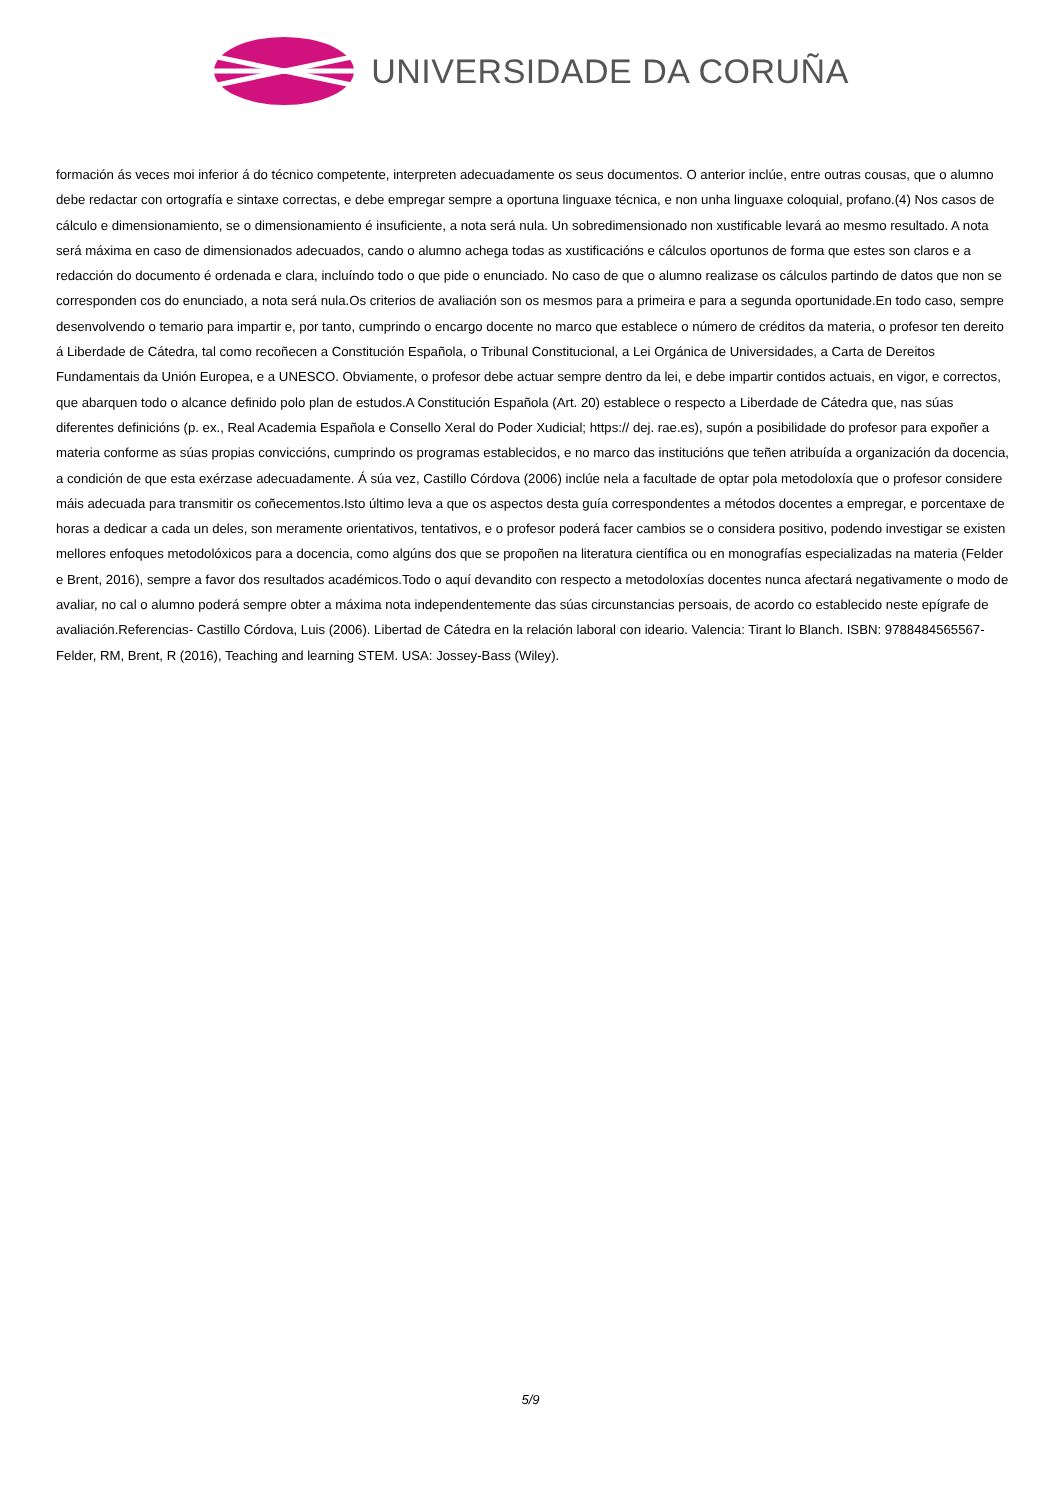UNIVERSIDADE DA CORUÑA
formación ás veces moi inferior á do técnico competente, interpreten adecuadamente os seus documentos. O anterior inclúe, entre outras cousas, que o alumno debe redactar con ortografía e sintaxe correctas, e debe empregar sempre a oportuna linguaxe técnica, e non unha linguaxe coloquial, profano.(4) Nos casos de cálculo e dimensionamiento, se o dimensionamiento é insuficiente, a nota será nula. Un sobredimensionado non xustificable levará ao mesmo resultado. A nota será máxima en caso de dimensionados adecuados, cando o alumno achega todas as xustificacións e cálculos oportunos de forma que estes son claros e a redacción do documento é ordenada e clara, incluíndo todo o que pide o enunciado. No caso de que o alumno realizase os cálculos partindo de datos que non se corresponden cos do enunciado, a nota será nula.Os criterios de avaliación son os mesmos para a primeira e para a segunda oportunidade.En todo caso, sempre desenvolvendo o temario para impartir e, por tanto, cumprindo o encargo docente no marco que establece o número de créditos da materia, o profesor ten dereito á Liberdade de Cátedra, tal como recoñecen a Constitución Española, o Tribunal Constitucional, a Lei Orgánica de Universidades, a Carta de Dereitos Fundamentais da Unión Europea, e a UNESCO. Obviamente, o profesor debe actuar sempre dentro da lei, e debe impartir contidos actuais, en vigor, e correctos, que abarquen todo o alcance definido polo plan de estudos.A Constitución Española (Art. 20) establece o respecto a Liberdade de Cátedra que, nas súas diferentes definicións (p. ex., Real Academia Española e Consello Xeral do Poder Xudicial; https:// dej. rae.es), supón a posibilidade do profesor para expoñer a materia conforme as súas propias conviccións, cumprindo os programas establecidos, e no marco das institucións que teñen atribuída a organización da docencia, a condición de que esta exérzase adecuadamente. Á súa vez, Castillo Córdova (2006) inclúe nela a facultade de optar pola metodoloxía que o profesor considere máis adecuada para transmitir os coñecementos.Isto último leva a que os aspectos desta guía correspondentes a métodos docentes a empregar, e porcentaxe de horas a dedicar a cada un deles, son meramente orientativos, tentativos, e o profesor poderá facer cambios se o considera positivo, podendo investigar se existen mellores enfoques metodolóxicos para a docencia, como algúns dos que se propoñen na literatura científica ou en monografías especializadas na materia (Felder e Brent, 2016), sempre a favor dos resultados académicos.Todo o aquí devandito con respecto a metodoloxías docentes nunca afectará negativamente o modo de avaliar, no cal o alumno poderá sempre obter a máxima nota independentemente das súas circunstancias persoais, de acordo co establecido neste epígrafe de avaliación.Referencias- Castillo Córdova, Luis (2006). Libertad de Cátedra en la relación laboral con ideario. Valencia: Tirant lo Blanch. ISBN: 9788484565567- Felder, RM, Brent, R (2016), Teaching and learning STEM. USA: Jossey-Bass (Wiley).
5/9